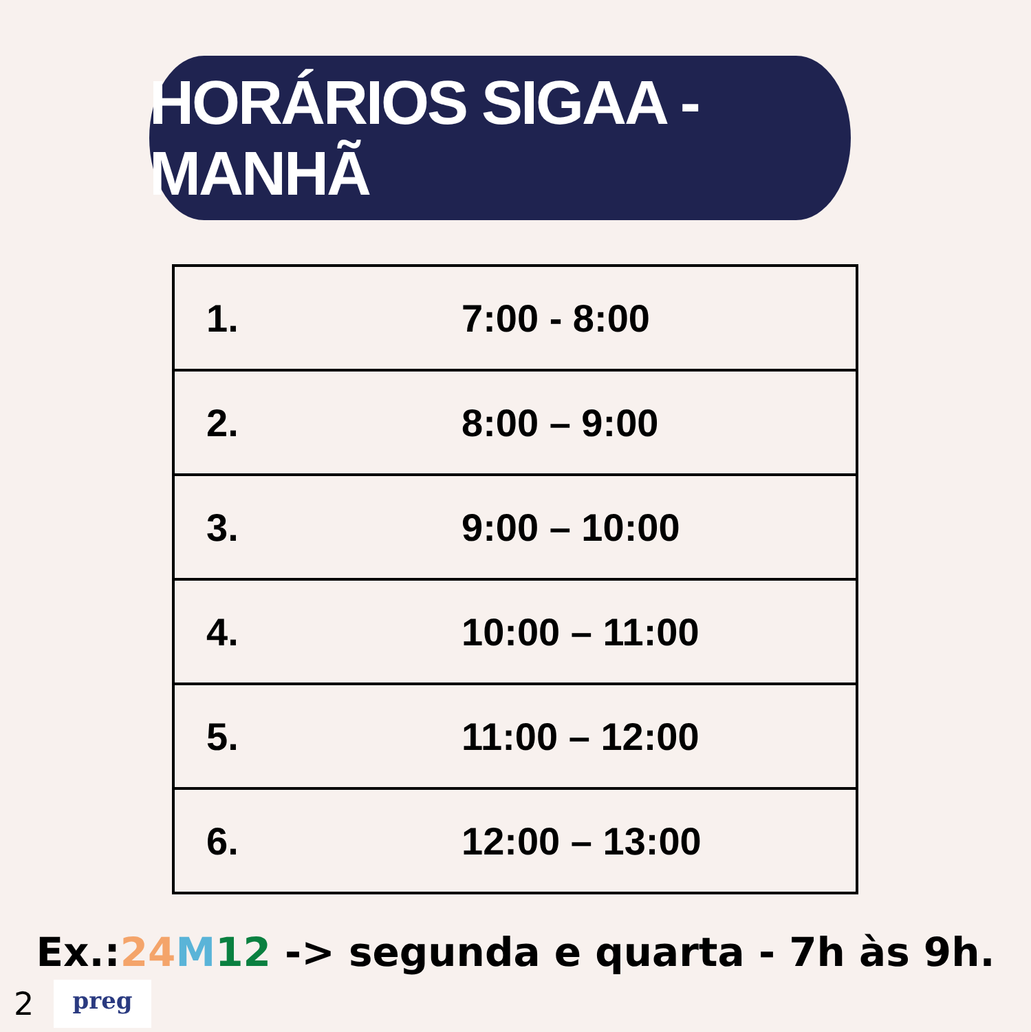HORÁRIOS SIGAA - MANHÃ
| 1. | 7:00 - 8:00 |
| 2. | 8:00 – 9:00 |
| 3. | 9:00 – 10:00 |
| 4. | 10:00 – 11:00 |
| 5. | 11:00 – 12:00 |
| 6. | 12:00 – 13:00 |
Ex.:24 M 12 -> segunda e quarta - 7h às 9h.
2 preg